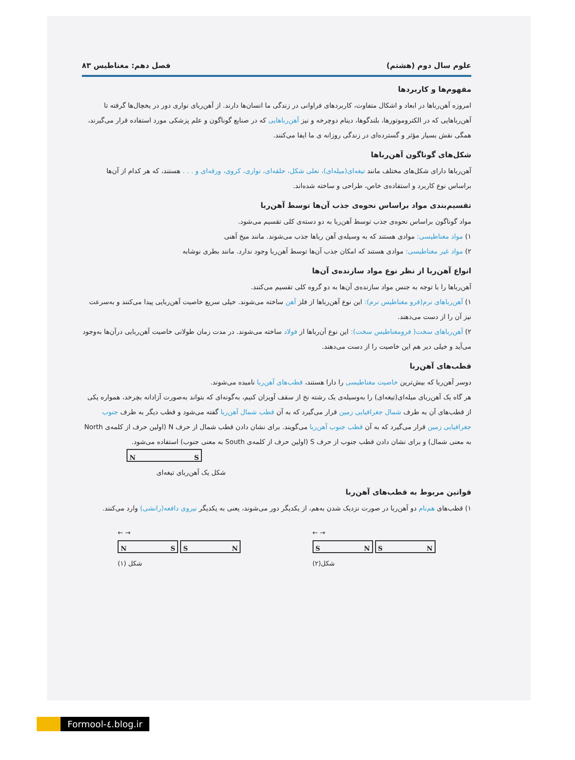علوم سال دوم (هشتم) فصل دهم: مغناطیس ۸۳
مفهوم‌ها و کاربردها
امروزه آهن‌رباها در ابعاد و اشکال متفاوت، کاربردهای فراوانی در زندگی ما انسان‌ها دارند. از آهن‌ربای نواری دور در یخچال‌ها گرفته تا آهن‌رباهایی که در الکتروموتورها، بلندگوها، دینام دوچرخه و نیز آهن‌رباهایی که در صنایع گوناگون و علم پزشکی مورد استفاده قرار می‌گیرند، همگی نقش بسیار مؤثر و گسترده‌ای در زندگی روزانه ی ما ایفا می‌کنند.
شکل‌های گوناگون آهن‌رباها
آهن‌رباها دارای شکل‌های مختلف مانند تیغه‌ای(میله‌ای)، نعلی شکل، حلقه‌ای، نواری، کروی، ورقه‌ای و . . . هستند، که هر کدام از آن‌ها براساس نوع کاربرد و استفاده‌ی خاص، طراحی و ساخته شده‌اند.
تقسیم‌بندی مواد براساس نحوه‌ی جذب آن‌ها توسط آهن‌ربا
مواد گوناگون براساس نحوه‌ی جذب توسط آهن‌ربا به دو دسته‌ی کلی تقسیم می‌شود.
۱) مواد مغناطیسی: موادی هستند که به وسیله‌ی آهن رباها جذب می‌شوند. مانند میخ آهنی
۲) مواد غیر مغناطیسی: موادی هستند که امکان جذب آن‌ها توسط آهن‌ربا وجود ندارد. مانند بطری نوشابه
انواع آهن‌ربا از نظر نوع مواد سازنده‌ی آن‌ها
آهن‌رباها را با توجه به جنس مواد سازنده‌ی آن‌ها به دو گروه کلی تقسیم می‌کنند.
۱) آهن‌رباهای نرم(فرو مغناطیس نرم): این نوع آهن‌رباها از فلز آهن ساخته می‌شوند. خیلی سریع خاصیت آهن‌ربایی پیدا می‌کنند و به‌سرعت نیز آن را از دست می‌دهند.
۲) آهن‌رباهای سخت( فرومغناطیس سخت): این نوع آن‌رباها از فولاد ساخته می‌شوند. در مدت زمان طولانی خاصیت آهن‌ربایی درآن‌ها به‌وجود می‌آید و خیلی دیر هم این خاصیت را از دست می‌دهند.
قطب‌های آهن‌ربا
دوسر آهن‌ربا که بیش‌ترین خاصیت مغناطیسی را دارا هستند، قطب‌های آهن‌ربا نامیده می‌شوند.
هر گاه یک آهن‌ربای میله‌ای(تیغه‌ای) را به‌وسیله‌ی یک رشته نخ از سقف آویزان کنیم، به‌گونه‌ای که بتواند به‌صورت آزادانه بچرخد، همواره یکی از قطب‌های آن به طرف شمال جغرافیایی زمین قرار می‌گیرد که به آن قطب شمال آهن‌ربا گفته می‌شود و قطب دیگر به طرف جنوب جغرافیایی زمین قرار می‌گیرد که به آن قطب جنوب آهن‌ربا می‌گویند. برای نشان دادن قطب شمال از حرف N (اولین حرف از کلمه‌ی North به معنی شمال) و برای نشان دادن قطب جنوب از حرف S (اولین حرف از کلمه‌ی South به معنی جنوب) استفاده می‌شود.
N S
شکل یک آهن‌ربای تیغه‌ای
قوانین مربوط به قطب‌های آهن‌ربا
۱) قطب‌های هم‌نام دو آهن‌ربا در صورت نزدیک شدن به‌هم، از یکدیگر دور می‌شوند، یعنی به یکدیگر نیروی دافعه(رانشی) وارد می‌کنند.
← →
N S S N
شکل (۱)
← →
S N S N
شکل(۲)
Formool-٤.blog.ir